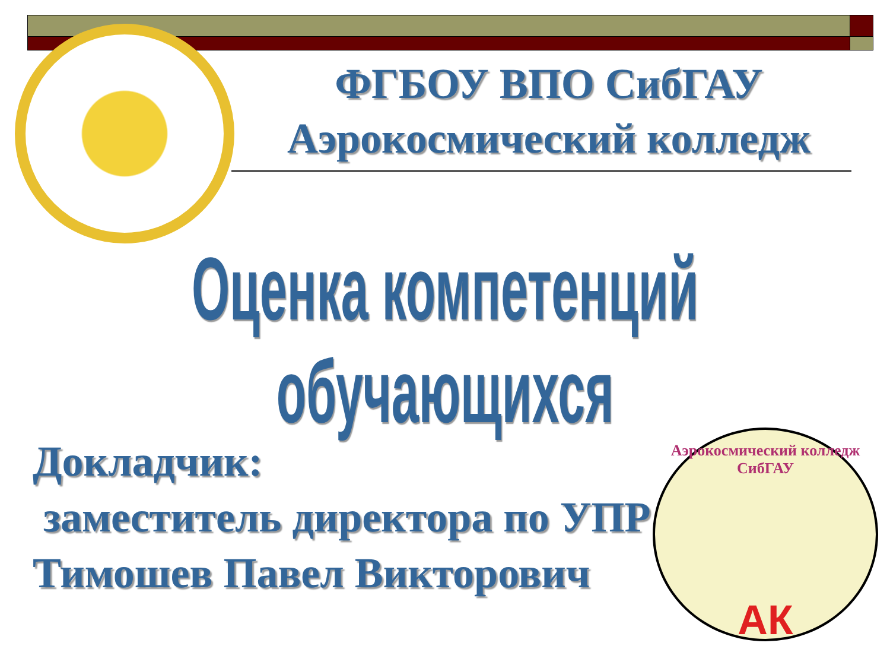ФГБОУ ВПО СибГАУ
Аэрокосмический колледж
Оценка компетенций обучающихся
Докладчик:
заместитель директора по УПР
Тимошев Павел Викторович
Аэрокосмический колледж СибГАУ
АК